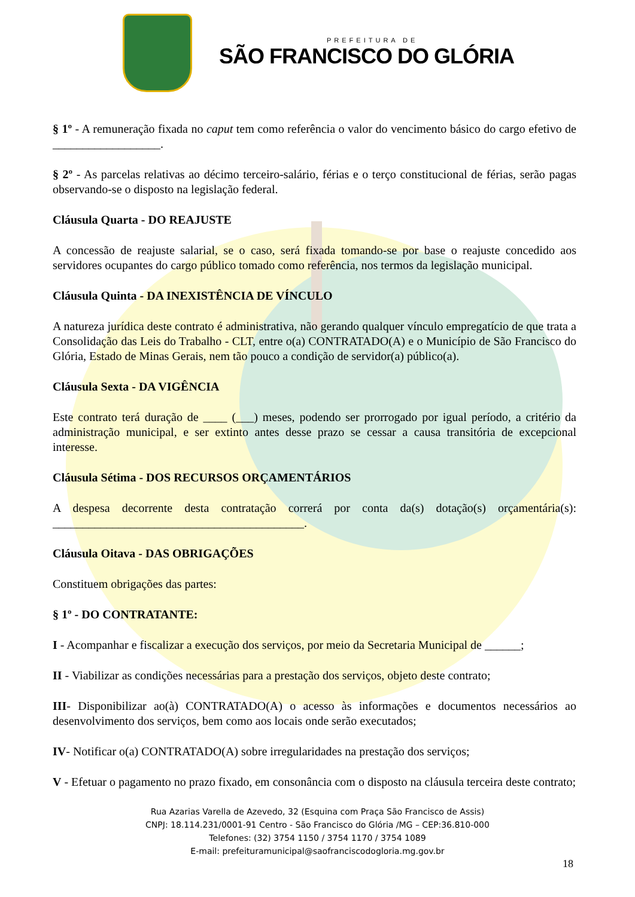PREFEITURA DE
SÃO FRANCISCO DO GLÓRIA
§ 1º - A remuneração fixada no caput tem como referência o valor do vencimento básico do cargo efetivo de __________________.
§ 2º - As parcelas relativas ao décimo terceiro-salário, férias e o terço constitucional de férias, serão pagas observando-se o disposto na legislação federal.
Cláusula Quarta - DO REAJUSTE
A concessão de reajuste salarial, se o caso, será fixada tomando-se por base o reajuste concedido aos servidores ocupantes do cargo público tomado como referência, nos termos da legislação municipal.
Cláusula Quinta - DA INEXISTÊNCIA DE VÍNCULO
A natureza jurídica deste contrato é administrativa, não gerando qualquer vínculo empregatício de que trata a Consolidação das Leis do Trabalho - CLT, entre o(a) CONTRATADO(A) e o Município de São Francisco do Glória, Estado de Minas Gerais, nem tão pouco a condição de servidor(a) público(a).
Cláusula Sexta - DA VIGÊNCIA
Este contrato terá duração de ____ (___) meses, podendo ser prorrogado por igual período, a critério da administração municipal, e ser extinto antes desse prazo se cessar a causa transitória de excepcional interesse.
Cláusula Sétima - DOS RECURSOS ORÇAMENTÁRIOS
A despesa decorrente desta contratação correrá por conta da(s) dotação(s) orçamentária(s): __________________________________________.
Cláusula Oitava - DAS OBRIGAÇÕES
Constituem obrigações das partes:
§ 1º - DO CONTRATANTE:
I - Acompanhar e fiscalizar a execução dos serviços, por meio da Secretaria Municipal de ______;
II - Viabilizar as condições necessárias para a prestação dos serviços, objeto deste contrato;
III- Disponibilizar ao(à) CONTRATADO(A) o acesso às informações e documentos necessários ao desenvolvimento dos serviços, bem como aos locais onde serão executados;
IV- Notificar o(a) CONTRATADO(A) sobre irregularidades na prestação dos serviços;
V - Efetuar o pagamento no prazo fixado, em consonância com o disposto na cláusula terceira deste contrato;
Rua Azarias Varella de Azevedo, 32 (Esquina com Praça São Francisco de Assis)
CNPJ: 18.114.231/0001-91 Centro - São Francisco do Glória /MG – CEP:36.810-000
Telefones: (32) 3754 1150 / 3754 1170 / 3754 1089
E-mail: prefeituramunicipal@saofranciscodogloria.mg.gov.br
18